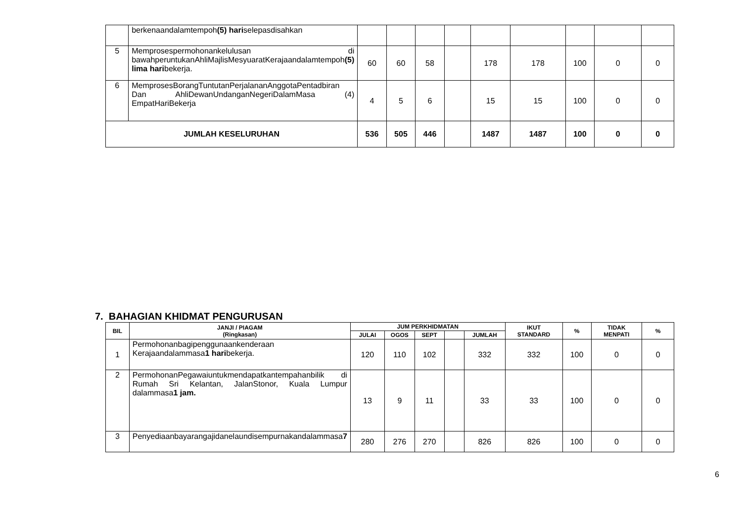| | berkenaandalamtempoh (5) hari selepasdisahkan | | | | | | | | | |
| 5 | Memprosespermohonankelulusan di bawahperuntukanAhliMajlisMesyuaratKerajaandalamtempoh (5) lima hari bekerja. | 60 | 60 | 58 | | 178 | 178 | 100 | 0 | 0 |
| 6 | MemprosesBorangTuntutanPerjalananAnggotaPentadbiran Dan AhliDewanUndanganNegeriDalamMasa (4) EmpatHariBekerja | 4 | 5 | 6 | | 15 | 15 | 100 | 0 | 0 |
| JUMLAH KESELURUHAN | | 536 | 505 | 446 | | 1487 | 1487 | 100 | 0 | 0 |
7. BAHAGIAN KHIDMAT PENGURUSAN
| BIL | JANJI / PIAGAM (Ringkasan) | JUM PERKHIDMATAN | | | | | IKUT STANDARD | % | TIDAK MENPATI | % |
| --- | --- | --- | --- | --- | --- | --- | --- | --- | --- | --- |
| | | JULAI | OGOS | SEPT | | JUMLAH | | | | |
| 1 | Permohonanbagipenggunaankenderaan Kerajaandalammasa 1 hari bekerja. | 120 | 110 | 102 | | 332 | 332 | 100 | 0 | 0 |
| 2 | PermohonanPegawaiuntukmendapatkantempahanbilik di Rumah Sri Kelantan, JalanStonor, Kuala Lumpur dalammasa 1 jam. | 13 | 9 | 11 | | 33 | 33 | 100 | 0 | 0 |
| 3 | Penyediaanbayarangajidanelaundisempurnakandalammasa 7 | 280 | 276 | 270 | | 826 | 826 | 100 | 0 | 0 |
6